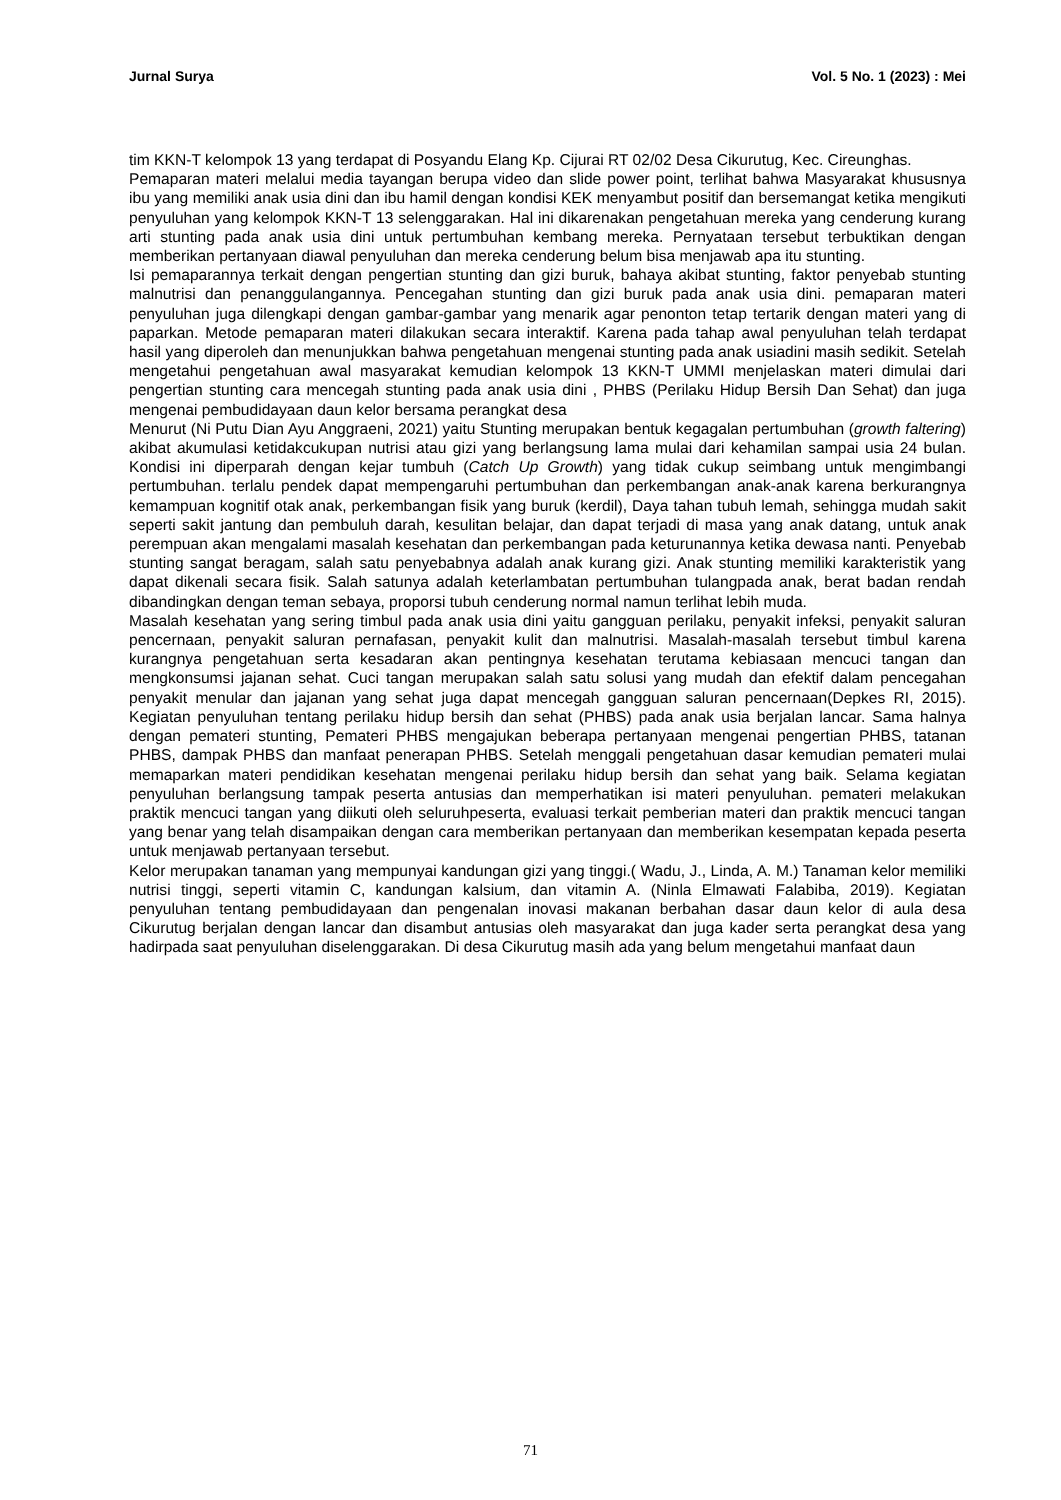Jurnal Surya Vol. 5 No. 1 (2023) : Mei
tim KKN-T kelompok 13 yang terdapat di Posyandu Elang Kp. Cijurai RT 02/02 Desa Cikurutug, Kec. Cireunghas.
Pemaparan materi melalui media tayangan berupa video dan slide power point, terlihat bahwa Masyarakat khususnya ibu yang memiliki anak usia dini dan ibu hamil dengan kondisi KEK menyambut positif dan bersemangat ketika mengikuti penyuluhan yang kelompok KKN-T 13 selenggarakan. Hal ini dikarenakan pengetahuan mereka yang cenderung kurang arti stunting pada anak usia dini untuk pertumbuhan kembang mereka. Pernyataan tersebut terbuktikan dengan memberikan pertanyaan diawal penyuluhan dan mereka cenderung belum bisa menjawab apa itu stunting.
Isi pemaparannya terkait dengan pengertian stunting dan gizi buruk, bahaya akibat stunting, faktor penyebab stunting malnutrisi dan penanggulangannya. Pencegahan stunting dan gizi buruk pada anak usia dini. pemaparan materi penyuluhan juga dilengkapi dengan gambar-gambar yang menarik agar penonton tetap tertarik dengan materi yang di paparkan. Metode pemaparan materi dilakukan secara interaktif. Karena pada tahap awal penyuluhan telah terdapat hasil yang diperoleh dan menunjukkan bahwa pengetahuan mengenai stunting pada anak usiadini masih sedikit. Setelah mengetahui pengetahuan awal masyarakat kemudian kelompok 13 KKN-T UMMI menjelaskan materi dimulai dari pengertian stunting cara mencegah stunting pada anak usia dini , PHBS (Perilaku Hidup Bersih Dan Sehat) dan juga mengenai pembudidayaan daun kelor bersama perangkat desa
Menurut (Ni Putu Dian Ayu Anggraeni, 2021) yaitu Stunting merupakan bentuk kegagalan pertumbuhan (growth faltering) akibat akumulasi ketidakcukupan nutrisi atau gizi yang berlangsung lama mulai dari kehamilan sampai usia 24 bulan. Kondisi ini diperparah dengan kejar tumbuh (Catch Up Growth) yang tidak cukup seimbang untuk mengimbangi pertumbuhan. terlalu pendek dapat mempengaruhi pertumbuhan dan perkembangan anak-anak karena berkurangnya kemampuan kognitif otak anak, perkembangan fisik yang buruk (kerdil), Daya tahan tubuh lemah, sehingga mudah sakit seperti sakit jantung dan pembuluh darah, kesulitan belajar, dan dapat terjadi di masa yang anak datang, untuk anak perempuan akan mengalami masalah kesehatan dan perkembangan pada keturunannya ketika dewasa nanti. Penyebab stunting sangat beragam, salah satu penyebabnya adalah anak kurang gizi. Anak stunting memiliki karakteristik yang dapat dikenali secara fisik. Salah satunya adalah keterlambatan pertumbuhan tulangpada anak, berat badan rendah dibandingkan dengan teman sebaya, proporsi tubuh cenderung normal namun terlihat lebih muda.
Masalah kesehatan yang sering timbul pada anak usia dini yaitu gangguan perilaku, penyakit infeksi, penyakit saluran pencernaan, penyakit saluran pernafasan, penyakit kulit dan malnutrisi. Masalah-masalah tersebut timbul karena kurangnya pengetahuan serta kesadaran akan pentingnya kesehatan terutama kebiasaan mencuci tangan dan mengkonsumsi jajanan sehat. Cuci tangan merupakan salah satu solusi yang mudah dan efektif dalam pencegahan penyakit menular dan jajanan yang sehat juga dapat mencegah gangguan saluran pencernaan(Depkes RI, 2015). Kegiatan penyuluhan tentang perilaku hidup bersih dan sehat (PHBS) pada anak usia berjalan lancar. Sama halnya dengan pemateri stunting, Pemateri PHBS mengajukan beberapa pertanyaan mengenai pengertian PHBS, tatanan PHBS, dampak PHBS dan manfaat penerapan PHBS. Setelah menggali pengetahuan dasar kemudian pemateri mulai memaparkan materi pendidikan kesehatan mengenai perilaku hidup bersih dan sehat yang baik. Selama kegiatan penyuluhan berlangsung tampak peserta antusias dan memperhatikan isi materi penyuluhan. pemateri melakukan praktik mencuci tangan yang diikuti oleh seluruhpeserta, evaluasi terkait pemberian materi dan praktik mencuci tangan yang benar yang telah disampaikan dengan cara memberikan pertanyaan dan memberikan kesempatan kepada peserta untuk menjawab pertanyaan tersebut.
Kelor merupakan tanaman yang mempunyai kandungan gizi yang tinggi.( Wadu, J., Linda, A. M.) Tanaman kelor memiliki nutrisi tinggi, seperti vitamin C, kandungan kalsium, dan vitamin A. (Ninla Elmawati Falabiba, 2019). Kegiatan penyuluhan tentang pembudidayaan dan pengenalan inovasi makanan berbahan dasar daun kelor di aula desa Cikurutug berjalan dengan lancar dan disambut antusias oleh masyarakat dan juga kader serta perangkat desa yang hadirpada saat penyuluhan diselenggarakan. Di desa Cikurutug masih ada yang belum mengetahui manfaat daun
71